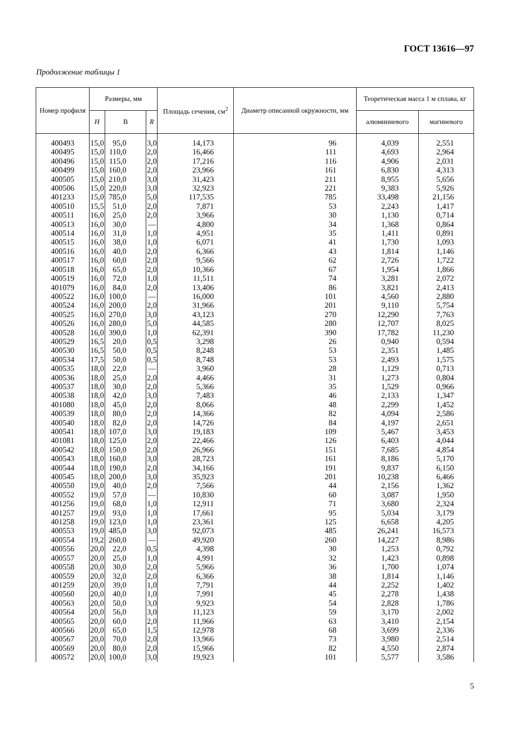ГОСТ 13616—97
Продолжение таблицы 1
| Номер профиля | Размеры, мм | | | Площадь сечения, см<sup>2</sup> | Диаметр описанной окружности, мм | Теоретическая масса 1 м сплава, кг | |
| --- | --- | --- | --- | --- | --- | --- | --- |
| | H | В | R | | | алюминиевого | магниевого |
| 400493 400495 400496 400499 400505 400506 401233 400510 400511 400513 400514 400515 400516 400517 400518 400519 401079 400522 400524 400525 400526 400528 400529 400530 400534 400535 400536 400537 400538 401080 400539 400540 400541 401081 400542 400543 400544 400545 400550 400552 401256 401257 401258 400553 400554 400556 400557 400558 400559 401259 400560 400563 400564 400565 400566 400567 400569 400572 | 15,0 15,0 15,0 15,0 15,0 15,0 15,0 15,5 16,0 16,0 16,0 16,0 16,0 16,0 16,0 16,0 16,0 16,0 16,0 16,0 16,0 16,0 16,5 16,5 17,5 18,0 18,0 18,0 18,0 18,0 18,0 18,0 18,0 18,0 18,0 18,0 18,0 18,0 19,0 19,0 19,0 19,0 19,0 19,0 19,2 20,0 20,0 20,0 20,0 20,0 20,0 20,0 20,0 20,0 20,0 20,0 20,0 20,0 | 95,0 110,0 115,0 160,0 210,0 220,0 785,0 51,0 25,0 30,0 31,0 38,0 40,0 60,0 65,0 72,0 84,0 100,0 200,0 270,0 280,0 390,0 20,0 50,0 50,0 22,0 25,0 30,0 42,0 45,0 80,0 82,0 107,0 125,0 150,0 160,0 190,0 200,0 40,0 57,0 68,0 93,0 123,0 485,0 260,0 22,0 25,0 30,0 32,0 39,0 40,0 50,0 56,0 60,0 65,0 70,0 80,0 100,0 | 3,0 2,0 2,0 2,0 3,0 3,0 5,0 2,0 2,0 — 1,0 1,0 2,0 2,0 2,0 1,0 2,0 — 2,0 3,0 5,0 1,0 0,5 0,5 0,5 — 2,0 2,0 3,0 2,0 2,0 2,0 3,0 2,0 2,0 3,0 2,0 3,0 2,0 — 1,0 1,0 1,0 3,0 — 0,5 1,0 2,0 2,0 1,0 1,0 3,0 3,0 2,0 1,5 2,0 2,0 3,0 | 14,173 16,466 17,216 23,966 31,423 32,923 117,535 7,871 3,966 4,800 4,951 6,071 6,366 9,566 10,366 11,511 13,406 16,000 31,966 43,123 44,585 62,391 3,298 8,248 8,748 3,960 4,466 5,366 7,483 8,066 14,366 14,726 19,183 22,466 26,966 28,723 34,166 35,923 7,566 10,830 12,911 17,661 23,361 92,073 49,920 4,398 4,991 5,966 6,366 7,791 7,991 9,923 11,123 11,966 12,978 13,966 15,966 19,923 | 96 111 116 161 211 221 785 53 30 34 35 41 43 62 67 74 86 101 201 270 280 390 26 53 53 28 31 35 46 48 82 84 109 126 151 161 191 201 44 60 71 95 125 485 260 30 32 36 38 44 45 54 59 63 68 73 82 101 | 4,039 4,693 4,906 6,830 8,955 9,383 33,498 2,243 1,130 1,368 1,411 1,730 1,814 2,726 1,954 3,281 3,821 4,560 9,110 12,290 12,707 17,782 0,940 2,351 2,493 1,129 1,273 1,529 2,133 2,299 4,094 4,197 5,467 6,403 7,685 8,186 9,837 10,238 2,156 3,087 3,680 5,034 6,658 26,241 14,227 1,253 1,423 1,700 1,814 2,252 2,278 2,828 3,170 3,410 3,699 3,980 4,550 5,577 | 2,551 2,964 2,031 4,313 5,656 5,926 21,156 1,417 0,714 0,864 0,891 1,093 1,146 1,722 1,866 2,072 2,413 2,880 5,754 7,763 8,025 11,230 0,594 1,485 1,575 0,713 0,804 0,966 1,347 1,452 2,586 2,651 3,453 4,044 4,854 5,170 6,150 6,466 1,362 1,950 2,324 3,179 4,205 16,573 8,986 0,792 0,898 1,074 1,146 1,402 1,438 1,786 2,002 2,154 2,336 2,514 2,874 3,586 |
5